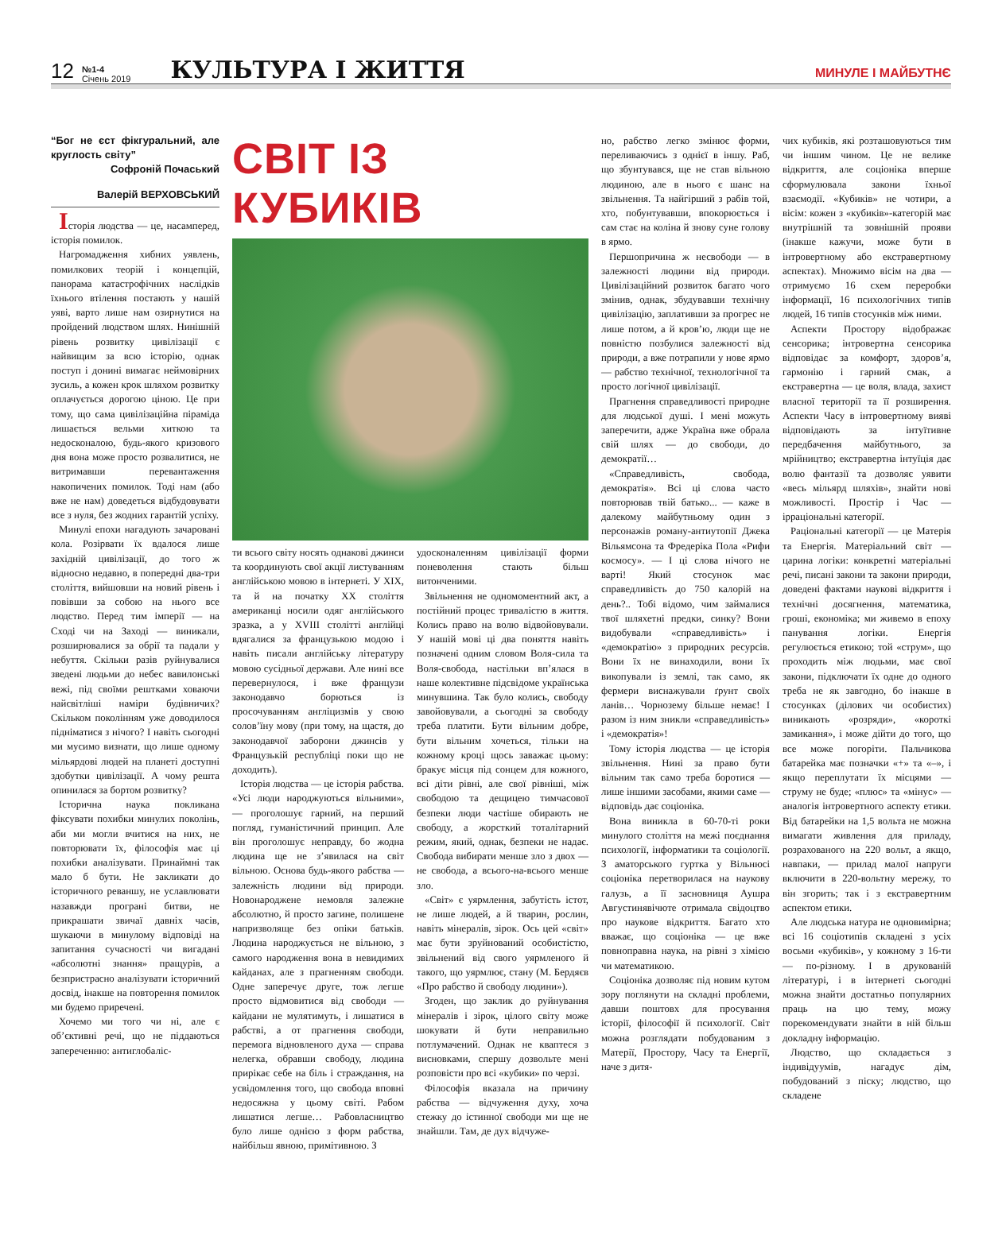12 №1-4
Січень 2019 КУЛЬТУРА І ЖИТТЯ МИНУЛЕ І МАЙБУТНЄ
“Бог не єст фікгуральний, але круглость світу”
Софроній Почаський
Валерій ВЕРХОВСЬКИЙ
Історія людства — це, насамперед, історія помилок.
Нагромадження хибних уявлень, помилкових теорій і концепцій, панорама катастрофічних наслідків їхнього втілення постають у нашій уяві, варто лише нам озирнутися на пройдений людством шлях. Нинішній рівень розвитку цивілізації є найвищим за всю історію, однак поступ і донині вимагає неймовірних зусиль, а кожен крок шляхом розвитку оплачується дорогою ціною. Це при тому, що сама цивілізаційна піраміда лишається вельми хиткою та недосконалою, будь-якого кризового дня вона може просто розвалитися, не витримавши перевантаження накопичених помилок. Тоді нам (або вже не нам) доведеться відбудовувати все з нуля, без жодних гарантій успіху.
Минулі епохи нагадують зачаровані кола. Розірвати їх вдалося лише західній цивілізації, до того ж відносно недавно, в попередні два-три століття, вийшовши на новий рівень і повівши за собою на нього все людство. Перед тим імперії — на Сході чи на Заході — виникали, розширювалися за обрії та падали у небуття. Скільки разів руйнувалися зведені людьми до небес вавилонські вежі, під своїми рештками ховаючи найсвітліші наміри будівничих? Скільком поколінням уже доводилося підніматися з нічого? І навіть сьогодні ми мусимо визнати, що лише одному мільярдові людей на планеті доступні здобутки цивілізації. А чому решта опинилася за бортом розвитку?
Історична наука покликана фіксувати похибки минулих поколінь, аби ми могли вчитися на них, не повторювати їх, філософія має ці похибки аналізувати. Принаймні так мало б бути. Не закликати до історичного реваншу, не уславлювати назавжди програні битви, не прикрашати звичаї давніх часів, шукаючи в минулому відповіді на запитання сучасності чи вигадані «абсолютні знання» пращурів, а безпристрасно аналізувати історичний досвід, інакше на повторення помилок ми будемо приречені.
Хочемо ми того чи ні, але є об’єктивні речі, що не піддаються запереченню: антиглобаліс-
СВІТ ІЗ КУБИКІВ
ти всього світу носять однакові джинси та координують свої акції листуванням англійською мовою в інтернеті. У XIX, та й на початку XX століття американці носили одяг англійського зразка, а у XVIII столітті англійці вдягалися за французькою модою і навіть писали англійську літературу мовою сусідньої держави. Але нині все перевернулося, і вже французи законодавчо борються із просочуванням англіцизмів у свою солов’їну мову (при тому, на щастя, до законодавчої заборони джинсів у Французькій республіці поки що не доходить).
Історія людства — це історія рабства. «Усі люди народжуються вільними», — проголошує гарний, на перший погляд, гуманістичний принцип. Але він проголошує неправду, бо жодна людина ще не з’явилася на світ вільною. Основа будь-якого рабства — залежність людини від природи. Новонароджене немовля залежне абсолютно, й просто загине, полишене напризволяще без опіки батьків. Людина народжується не вільною, з самого народження вона в невидимих кайданах, але з прагненням свободи. Одне заперечує друге, тож легше просто відмовитися від свободи — кайдани не мулятимуть, і лишатися в рабстві, а от прагнення свободи, перемога відновленого духа — справа нелегка, обравши свободу, людина прирікає себе на біль і страждання, на усвідомлення того, що свобода вповні недосяжна у цьому світі. Рабом лишатися легше… Рабовласництво було лише однією з форм рабства, найбільш явною, примітивною. З
удосконаленням цивілізації форми поневолення стають більш витонченими.
Звільнення не одномоментний акт, а постійний процес тривалістю в життя. Колись право на волю відвойовували. У нашій мові ці два поняття навіть позначені одним словом Воля-сила та Воля-свобода, настільки вп’ялася в наше колективне підсвідоме українська минувшина. Так було колись, свободу завойовували, а сьогодні за свободу треба платити. Бути вільним добре, бути вільним хочеться, тільки на кожному кроці щось заважає цьому: бракує місця під сонцем для кожного, всі діти рівні, але свої рівніші, між свободою та дещицею тимчасової безпеки люди частіше обирають не свободу, а жорсткий тоталітарний режим, який, однак, безпеки не надає. Свобода вибирати менше зло з двох — не свобода, а всього-на-всього менше зло.
«Світ» є уярмлення, забутість істот, не лише людей, а й тварин, рослин, навіть мінералів, зірок. Ось цей «світ» має бути зруйнований особистістю, звільнений від свого уярмленого й такого, що уярмлює, стану (М. Бердяєв «Про рабство й свободу людини»).
Згоден, що заклик до руйнування мінералів і зірок, цілого світу може шокувати й бути неправильно потлумачений. Однак не кваптеся з висновками, спершу дозвольте мені розповісти про всі «кубики» по черзі.
Філософія вказала на причину рабства — відчуження духу, хоча стежку до істинної свободи ми ще не знайшли. Там, де дух відчуже-
но, рабство легко змінює форми, переливаючись з однієї в іншу. Раб, що збунтувався, ще не став вільною людиною, але в нього є шанс на звільнення. Та найгірший з рабів той, хто, побунтувавши, впокорюється і сам стає на коліна й знову суне голову в ярмо.
Першопричина ж несвободи — в залежності людини від природи. Цивілізаційний розвиток багато чого змінив, однак, збудувавши технічну цивілізацію, заплативши за прогрес не лише потом, а й кров’ю, люди ще не повністю позбулися залежності від природи, а вже потрапили у нове ярмо — рабство технічної, технологічної та просто логічної цивілізації.
Прагнення справедливості природне для людської душі. І мені можуть заперечити, адже Україна вже обрала свій шлях — до свободи, до демократії…
«Справедливість, свобода, демократія». Всі ці слова часто повторював твій батько... — каже в далекому майбутньому один з персонажів роману-антиутопії Джека Вільямсона та Фредеріка Пола «Рифи космосу». — І ці слова нічого не варті! Який стосунок має справедливість до 750 калорій на день?.. Тобі відомо, чим займалися твої шляхетні предки, синку? Вони видобували «справедливість» і «демократію» з природних ресурсів. Вони їх не винаходили, вони їх викопували із землі, так само, як фермери виснажували ґрунт своїх ланів… Чорнозему більше немає! І разом із ним зникли «справедливість» і «демократія»!
Тому історія людства — це історія звільнення. Нині за право бути вільним так само треба боротися — лише іншими засобами, якими саме — відповідь дає соціоніка.
Вона виникла в 60-70-ті роки минулого століття на межі поєднання психології, інформатики та соціології. З аматорського гуртка у Вільнюсі соціоніка перетворилася на наукову галузь, а її засновниця Аушра Августинявічюте отримала свідоцтво про наукове відкриття. Багато хто вважає, що соціоніка — це вже повноправна наука, на рівні з хімією чи математикою.
Соціоніка дозволяє під новим кутом зору поглянути на складні проблеми, давши поштовх для просування історії, філософії й психології. Світ можна розглядати побудованим з Матерії, Простору, Часу та Енергії, наче з дитя-
чих кубиків, які розташовуються тим чи іншим чином. Це не велике відкриття, але соціоніка вперше сформулювала закони їхньої взаємодії. «Кубиків» не чотири, а вісім: кожен з «кубиків»-категорій має внутрішній та зовнішній прояви (інакше кажучи, може бути в інтровертному або екстравертному аспектах). Множимо вісім на два — отримуємо 16 схем переробки інформації, 16 психологічних типів людей, 16 типів стосунків між ними.
Аспекти Простору відображає сенсорика; інтровертна сенсорика відповідає за комфорт, здоров’я, гармонію і гарний смак, а екстравертна — це воля, влада, захист власної території та її розширення. Аспекти Часу в інтровертному вияві відповідають за інтуїтивне передбачення майбутнього, за мрійництво; екстравертна інтуїція дає волю фантазії та дозволяє уявити «весь мільярд шляхів», знайти нові можливості. Простір і Час — ірраціональні категорії.
Раціональні категорії — це Матерія та Енергія. Матеріальний світ — царина логіки: конкретні матеріальні речі, писані закони та закони природи, доведені фактами наукові відкриття і технічні досягнення, математика, гроші, економіка; ми живемо в епоху панування логіки. Енергія регулюється етикою; той «струм», що проходить між людьми, має свої закони, підключати їх одне до одного треба не як завгодно, бо інакше в стосунках (ділових чи особистих) виникають «розряди», «короткі замикання», і може дійти до того, що все може погоріти. Пальчикова батарейка має позначки «+» та «–», і якщо переплутати їх місцями — струму не буде; «плюс» та «мінус» — аналогія інтровертного аспекту етики. Від батарейки на 1,5 вольта не можна вимагати живлення для приладу, розрахованого на 220 вольт, а якщо, навпаки, — прилад малої напруги включити в 220-вольтну мережу, то він згорить; так і з екстравертним аспектом етики.
Але людська натура не одновимірна; всі 16 соціотипів складені з усіх восьми «кубиків», у кожному з 16-ти — по-різному. І в друкованій літературі, і в інтернеті сьогодні можна знайти достатньо популярних праць на цю тему, можу порекомендувати знайти в ній більш докладну інформацію.
Людство, що складається з індивідуумів, нагадує дім, побудований з піску; людство, що складене